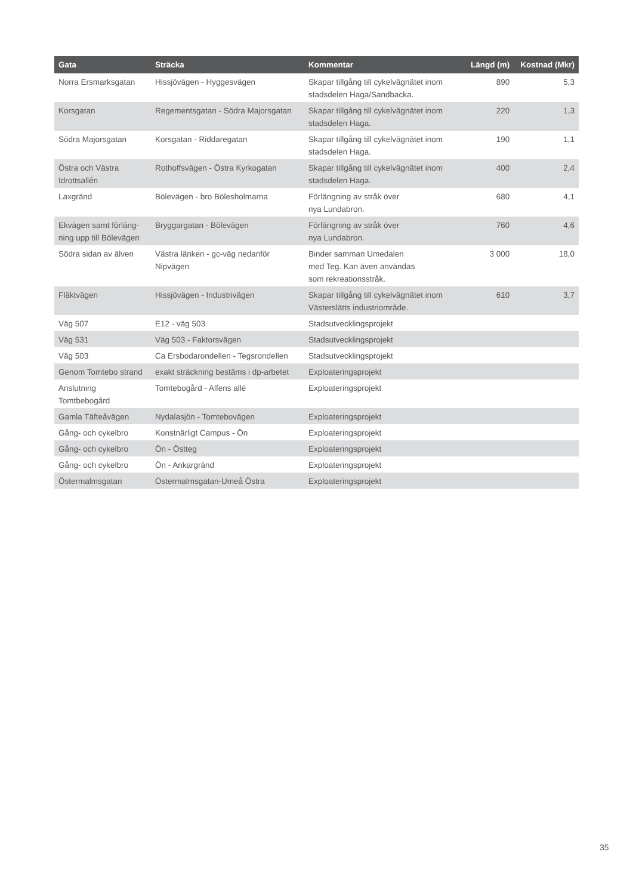| Gata | Sträcka | Kommentar | Längd (m) | Kostnad (Mkr) |
| --- | --- | --- | --- | --- |
| Norra Ersmarksgatan | Hissjövägen - Hyggesvägen | Skapar tillgång till cykelvägnätet inom stadsdelen Haga/Sandbacka. | 890 | 5,3 |
| Korsgatan | Regementsgatan - Södra Majorsgatan | Skapar tillgång till cykelvägnätet inom stadsdelen Haga. | 220 | 1,3 |
| Södra Majorsgatan | Korsgatan - Riddaregatan | Skapar tillgång till cykelvägnätet inom stadsdelen Haga. | 190 | 1,1 |
| Östra och Västra Idrottsallén | Rothoffsvägen - Östra Kyrkogatan | Skapar tillgång till cykelvägnätet inom stadsdelen Haga. | 400 | 2,4 |
| Laxgränd | Bölevägen - bro Bölesholmarna | Förlängning av stråk över nya Lundabron. | 680 | 4,1 |
| Ekvägen samt förläng-ning upp till Bölevägen | Bryggargatan - Bölevägen | Förlängning av stråk över nya Lundabron. | 760 | 4,6 |
| Södra sidan av älven | Västra länken - gc-väg nedanför Nipvägen | Binder samman Umedalen med Teg. Kan även användas som rekreationsstråk. | 3 000 | 18,0 |
| Fläktvägen | Hissjövägen - Industrivägen | Skapar tillgång till cykelvägnätet inom Västerslätts industriområde. | 610 | 3,7 |
| Väg 507 | E12 - väg 503 | Stadsutvecklingsprojekt | | |
| Väg 531 | Väg 503 - Faktorsvägen | Stadsutvecklingsprojekt | | |
| Väg 503 | Ca Ersbodarondellen - Tegsrondellen | Stadsutvecklingsprojekt | | |
| Genom Tomtebo strand | exakt sträckning bestäms i dp-arbetet | Exploateringsprojekt | | |
| Anslutning Tomtbebogård | Tomtebogård - Alfens allé | Exploateringsprojekt | | |
| Gamla Täfteåvägen | Nydalasjön - Tomtebovägen | Exploateringsprojekt | | |
| Gång- och cykelbro | Konstnärligt Campus - Ön | Exploateringsprojekt | | |
| Gång- och cykelbro | Ön - Östteg | Exploateringsprojekt | | |
| Gång- och cykelbro | Ön - Ankargränd | Exploateringsprojekt | | |
| Östermalmsgatan | Östermalmsgatan-Umeå Östra | Exploateringsprojekt | | |
35